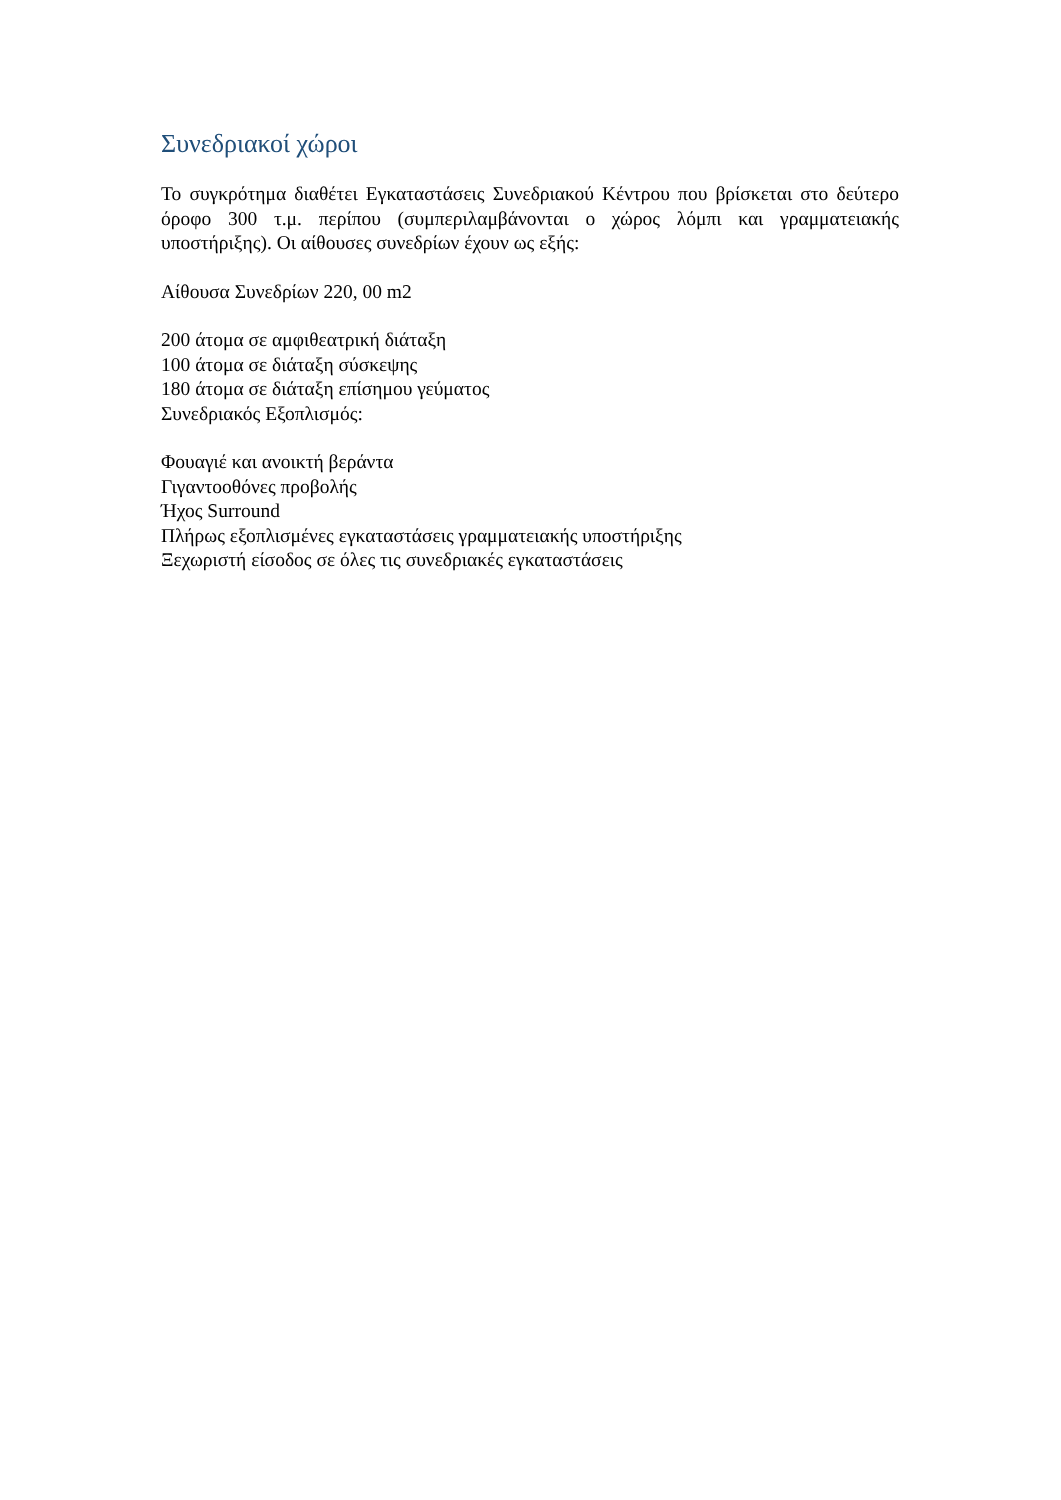Συνεδριακοί χώροι
Το συγκρότημα διαθέτει Εγκαταστάσεις Συνεδριακού Κέντρου που βρίσκεται στο δεύτερο όροφο 300 τ.μ. περίπου (συμπεριλαμβάνονται ο χώρος λόμπι και γραμματειακής υποστήριξης). Οι αίθουσες συνεδρίων έχουν ως εξής:
Αίθουσα Συνεδρίων 220, 00 m2
200 άτομα σε αμφιθεατρική διάταξη
100 άτομα σε διάταξη σύσκεψης
180 άτομα σε διάταξη επίσημου γεύματος
Συνεδριακός Εξοπλισμός:
Φουαγιέ και ανοικτή βεράντα
Γιγαντοοθόνες προβολής
Ήχος Surround
Πλήρως εξοπλισμένες εγκαταστάσεις γραμματειακής υποστήριξης
Ξεχωριστή είσοδος σε όλες τις συνεδριακές εγκαταστάσεις